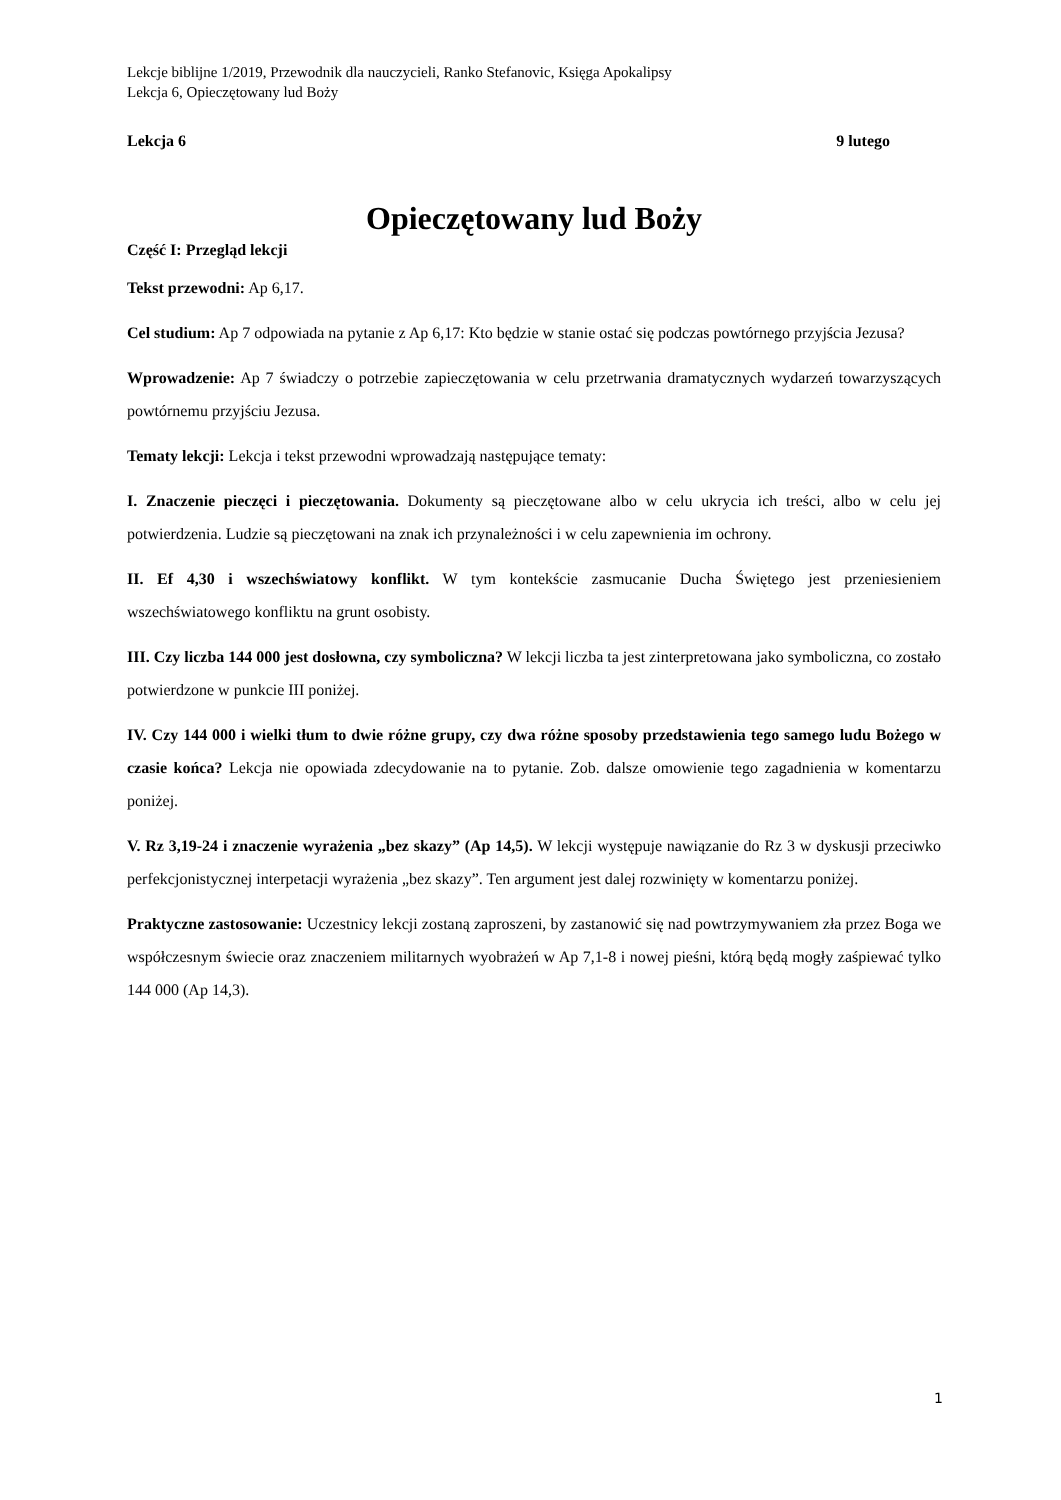Lekcje biblijne 1/2019, Przewodnik dla nauczycieli, Ranko Stefanovic, Księga Apokalipsy
Lekcja 6, Opieczętowany lud Boży
Lekcja 6 9 lutego
Opieczętowany lud Boży
Część I: Przegląd lekcji
Tekst przewodni: Ap 6,17.
Cel studium: Ap 7 odpowiada na pytanie z Ap 6,17: Kto będzie w stanie ostać się podczas powtórnego przyjścia Jezusa?
Wprowadzenie: Ap 7 świadczy o potrzebie zapieczętowania w celu przetrwania dramatycznych wydarzeń towarzyszących powtórnemu przyjściu Jezusa.
Tematy lekcji: Lekcja i tekst przewodni wprowadzają następujące tematy:
I. Znaczenie pieczęci i pieczętowania. Dokumenty są pieczętowane albo w celu ukrycia ich treści, albo w celu jej potwierdzenia. Ludzie są pieczętowani na znak ich przynależności i w celu zapewnienia im ochrony.
II. Ef 4,30 i wszechświatowy konflikt. W tym kontekście zasmucanie Ducha Świętego jest przeniesieniem wszechświatowego konfliktu na grunt osobisty.
III. Czy liczba 144 000 jest dosłowna, czy symboliczna? W lekcji liczba ta jest zinterpretowana jako symboliczna, co zostało potwierdzone w punkcie III poniżej.
IV. Czy 144 000 i wielki tłum to dwie różne grupy, czy dwa różne sposoby przedstawienia tego samego ludu Bożego w czasie końca? Lekcja nie opowiada zdecydowanie na to pytanie. Zob. dalsze omowienie tego zagadnienia w komentarzu poniżej.
V. Rz 3,19-24 i znaczenie wyrażenia „bez skazy” (Ap 14,5). W lekcji występuje nawiązanie do Rz 3 w dyskusji przeciwko perfekcjonistycznej interpetacji wyrażenia „bez skazy”. Ten argument jest dalej rozwinięty w komentarzu poniżej.
Praktyczne zastosowanie: Uczestnicy lekcji zostaną zaproszeni, by zastanowić się nad powtrzymywaniem zła przez Boga we współczesnym świecie oraz znaczeniem militarnych wyobrażeń w Ap 7,1-8 i nowej pieśni, którą będą mogły zaśpiewać tylko 144 000 (Ap 14,3).
1